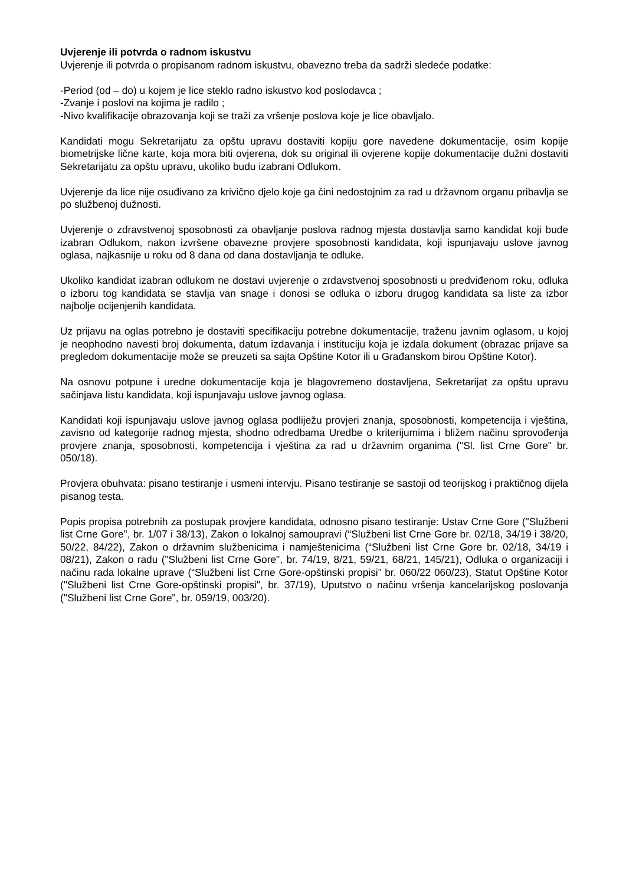Uvjerenje ili potvrda o radnom iskustvu
Uvjerenje ili potvrda o propisanom radnom iskustvu, obavezno treba da sadrži sledeće podatke:
-Period (od – do) u kojem je lice steklo radno iskustvo kod poslodavca ;
-Zvanje i poslovi na kojima je radilo ;
-Nivo kvalifikacije obrazovanja koji se traži za vršenje poslova koje je lice obavljalo.
Kandidati mogu Sekretarijatu za opštu upravu dostaviti kopiju gore navedene dokumentacije, osim kopije biometrijske lične karte, koja mora biti ovjerena, dok su original ili ovjerene kopije dokumentacije dužni dostaviti Sekretarijatu za opštu upravu, ukoliko budu izabrani Odlukom.
Uvjerenje da lice nije osuđivano za krivično djelo koje ga čini nedostojnim za rad u državnom organu pribavlja se po službenoj dužnosti.
Uvjerenje o zdravstvenoj sposobnosti za obavljanje poslova radnog mjesta dostavlja samo kandidat koji bude izabran Odlukom, nakon izvršene obavezne provjere sposobnosti kandidata, koji ispunjavaju uslove javnog oglasa, najkasnije u roku od 8 dana od dana dostavljanja te odluke.
Ukoliko kandidat izabran odlukom ne dostavi uvjerenje o zrdavstvenoj sposobnosti u predviđenom roku, odluka o izboru tog kandidata se stavlja van snage i donosi se odluka o izboru drugog kandidata sa liste za izbor najbolje ocijenjenih kandidata.
Uz prijavu na oglas potrebno je dostaviti specifikaciju potrebne dokumentacije, traženu javnim oglasom, u kojoj je neophodno navesti broj dokumenta, datum izdavanja i instituciju koja je izdala dokument (obrazac prijave sa pregledom dokumentacije može se preuzeti sa sajta Opštine Kotor ili u Građanskom birou Opštine Kotor).
Na osnovu potpune i uredne dokumentacije koja je blagovremeno dostavljena, Sekretarijat za opštu upravu sačinjava listu kandidata, koji ispunjavaju uslove javnog oglasa.
Kandidati koji ispunjavaju uslove javnog oglasa podliježu provjeri znanja, sposobnosti, kompetencija i vještina, zavisno od kategorije radnog mjesta, shodno odredbama Uredbe o kriterijumima i bližem načinu sprovođenja provjere znanja, sposobnosti, kompetencija i vještina za rad u državnim organima ("Sl. list Crne Gore" br. 050/18).
Provjera obuhvata: pisano testiranje i usmeni intervju. Pisano testiranje se sastoji od teorijskog i praktičnog dijela pisanog testa.
Popis propisa potrebnih za postupak provjere kandidata, odnosno pisano testiranje: Ustav Crne Gore ("Službeni list Crne Gore", br. 1/07 i 38/13), Zakon o lokalnoj samoupravi (“Službeni list Crne Gore br. 02/18, 34/19 i 38/20, 50/22, 84/22), Zakon o državnim službenicima i namještenicima (“Službeni list Crne Gore br. 02/18, 34/19 i 08/21), Zakon o radu ("Službeni list Crne Gore", br. 74/19, 8/21, 59/21, 68/21, 145/21), Odluka o organizaciji i načinu rada lokalne uprave (“Službeni list Crne Gore-opštinski propisi” br. 060/22 060/23), Statut Opštine Kotor ("Službeni list Crne Gore-opštinski propisi", br. 37/19), Uputstvo o načinu vršenja kancelarijskog poslovanja ("Službeni list Crne Gore", br. 059/19, 003/20).